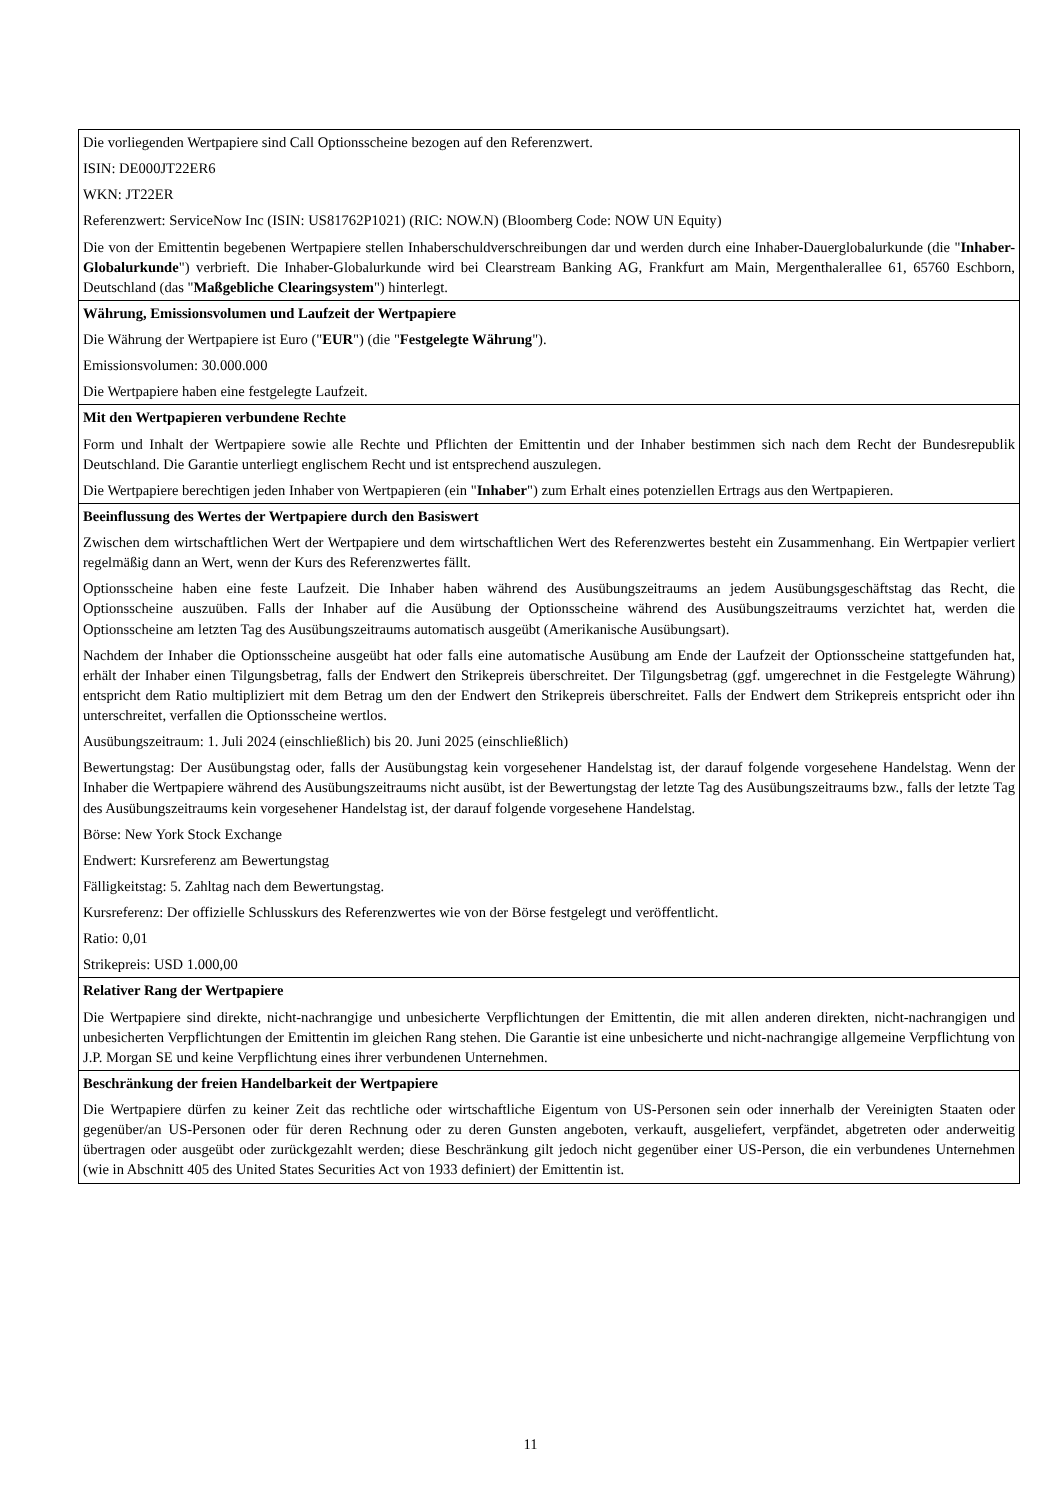| Die vorliegenden Wertpapiere sind Call Optionsscheine bezogen auf den Referenzwert. ISIN: DE000JT22ER6 WKN: JT22ER Referenzwert: ServiceNow Inc (ISIN: US81762P1021) (RIC: NOW.N) (Bloomberg Code: NOW UN Equity) Die von der Emittentin begebenen Wertpapiere stellen Inhaberschuldverschreibungen dar und werden durch eine Inhaber-Dauerglobalurkunde (die " Inhaber-Globalurkunde ") verbrieft. Die Inhaber-Globalurkunde wird bei Clearstream Banking AG, Frankfurt am Main, Mergenthalerallee 61, 65760 Eschborn, Deutschland (das " Maßgebliche Clearingsystem ") hinterlegt. |
| Währung, Emissionsvolumen und Laufzeit der Wertpapiere Die Währung der Wertpapiere ist Euro (" EUR ") (die " Festgelegte Währung "). Emissionsvolumen: 30.000.000 Die Wertpapiere haben eine festgelegte Laufzeit. |
| Mit den Wertpapieren verbundene Rechte Form und Inhalt der Wertpapiere sowie alle Rechte und Pflichten der Emittentin und der Inhaber bestimmen sich nach dem Recht der Bundesrepublik Deutschland. Die Garantie unterliegt englischem Recht und ist entsprechend auszulegen. Die Wertpapiere berechtigen jeden Inhaber von Wertpapieren (ein " Inhaber ") zum Erhalt eines potenziellen Ertrags aus den Wertpapieren. |
| Beeinflussung des Wertes der Wertpapiere durch den Basiswert Zwischen dem wirtschaftlichen Wert der Wertpapiere und dem wirtschaftlichen Wert des Referenzwertes besteht ein Zusammenhang. Ein Wertpapier verliert regelmäßig dann an Wert, wenn der Kurs des Referenzwertes fällt. Optionsscheine haben eine feste Laufzeit. Die Inhaber haben während des Ausübungszeitraums an jedem Ausübungsgeschäftstag das Recht, die Optionsscheine auszuüben. Falls der Inhaber auf die Ausübung der Optionsscheine während des Ausübungszeitraums verzichtet hat, werden die Optionsscheine am letzten Tag des Ausübungszeitraums automatisch ausgeübt (Amerikanische Ausübungsart). Nachdem der Inhaber die Optionsscheine ausgeübt hat oder falls eine automatische Ausübung am Ende der Laufzeit der Optionsscheine stattgefunden hat, erhält der Inhaber einen Tilgungsbetrag, falls der Endwert den Strikepreis überschreitet. Der Tilgungsbetrag (ggf. umgerechnet in die Festgelegte Währung) entspricht dem Ratio multipliziert mit dem Betrag um den der Endwert den Strikepreis überschreitet. Falls der Endwert dem Strikepreis entspricht oder ihn unterschreitet, verfallen die Optionsscheine wertlos. Ausübungszeitraum: 1. Juli 2024 (einschließlich) bis 20. Juni 2025 (einschließlich) Bewertungstag: Der Ausübungstag oder, falls der Ausübungstag kein vorgesehener Handelstag ist, der darauf folgende vorgesehene Handelstag. Wenn der Inhaber die Wertpapiere während des Ausübungszeitraums nicht ausübt, ist der Bewertungstag der letzte Tag des Ausübungszeitraums bzw., falls der letzte Tag des Ausübungszeitraums kein vorgesehener Handelstag ist, der darauf folgende vorgesehene Handelstag. Börse: New York Stock Exchange Endwert: Kursreferenz am Bewertungstag Fälligkeitstag: 5. Zahltag nach dem Bewertungstag. Kursreferenz: Der offizielle Schlusskurs des Referenzwertes wie von der Börse festgelegt und veröffentlicht. Ratio: 0,01 Strikepreis: USD 1.000,00 |
| Relativer Rang der Wertpapiere Die Wertpapiere sind direkte, nicht-nachrangige und unbesicherte Verpflichtungen der Emittentin, die mit allen anderen direkten, nicht-nachrangigen und unbesicherten Verpflichtungen der Emittentin im gleichen Rang stehen. Die Garantie ist eine unbesicherte und nicht-nachrangige allgemeine Verpflichtung von J.P. Morgan SE und keine Verpflichtung eines ihrer verbundenen Unternehmen. |
| Beschränkung der freien Handelbarkeit der Wertpapiere Die Wertpapiere dürfen zu keiner Zeit das rechtliche oder wirtschaftliche Eigentum von US-Personen sein oder innerhalb der Vereinigten Staaten oder gegenüber/an US-Personen oder für deren Rechnung oder zu deren Gunsten angeboten, verkauft, ausgeliefert, verpfändet, abgetreten oder anderweitig übertragen oder ausgeübt oder zurückgezahlt werden; diese Beschränkung gilt jedoch nicht gegenüber einer US-Person, die ein verbundenes Unternehmen (wie in Abschnitt 405 des United States Securities Act von 1933 definiert) der Emittentin ist. |
11